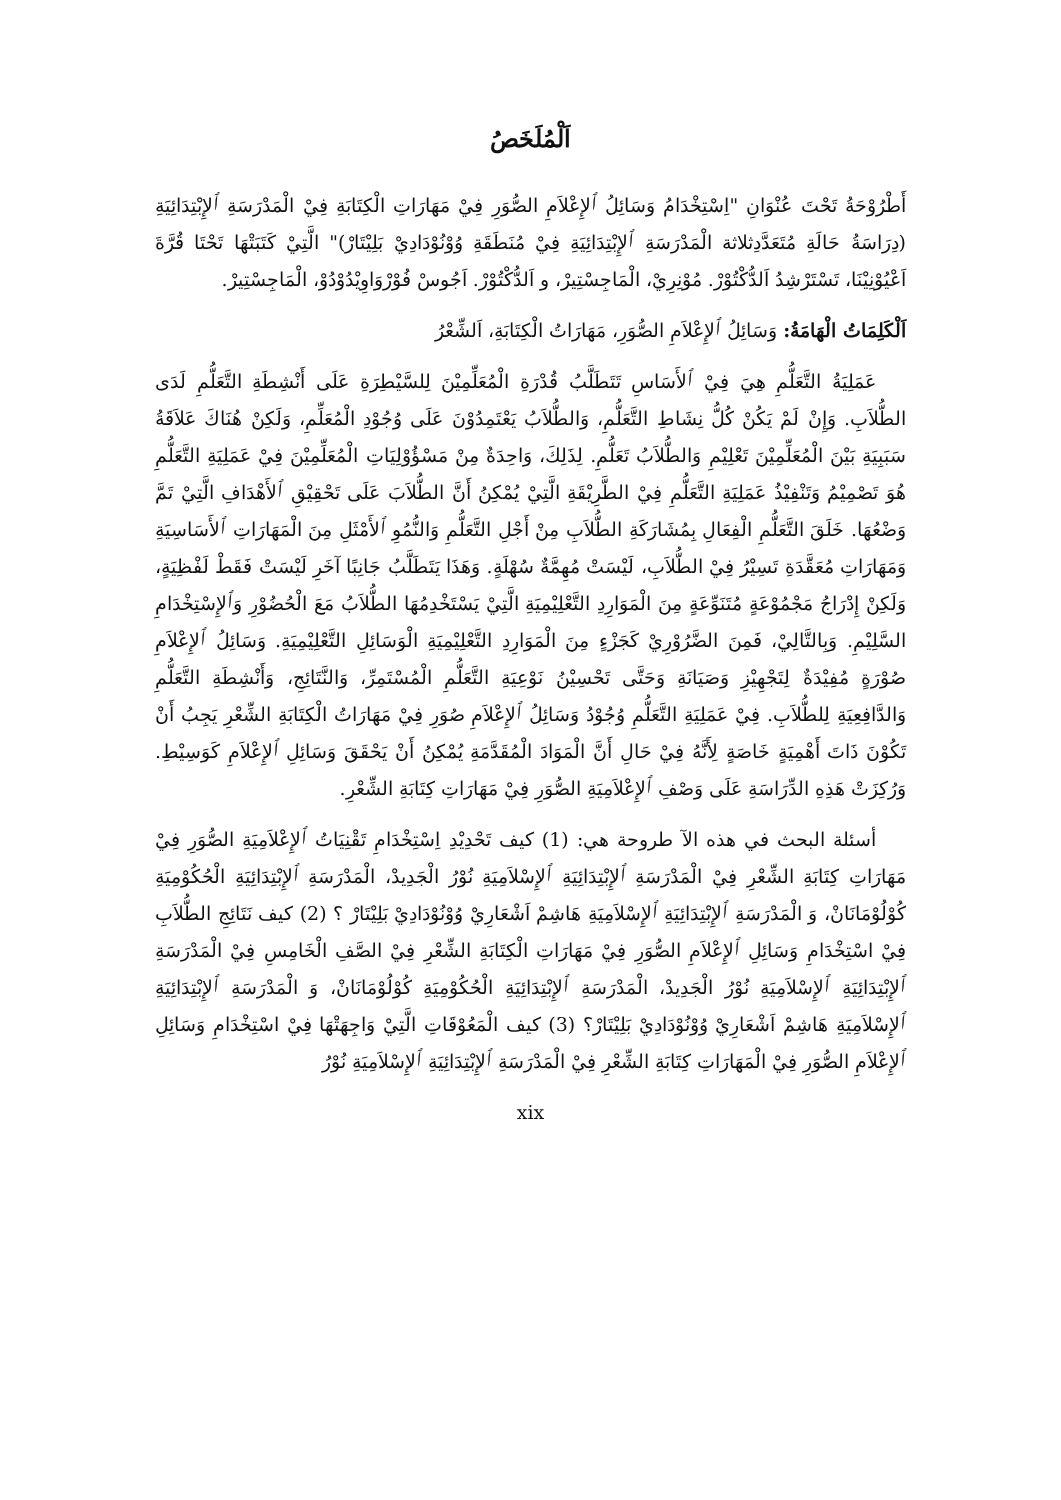اَلْمُلَخَصُ
أَطْرُوْحَةُ تَحْتَ عُنْوَانِ "اِسْتِخْدَامُ وَسَائِلُ ٱلإِعْلاَمِ الصُّوَرِ فِيْ مَهَارَاتِ الْكِتَابَةِ فِيْ الْمَدْرَسَةِ ٱلإِبْتِدَائِيَةِ (دِرَاسَةُ حَالَةِ مُتَعَدَّدِثلاثة الْمَدْرَسَةِ ٱلإِبْتِدَائِيَةِ فِيْ مُنَطَقَةِ وُوْنُوْدَادِيْ بَلِيْتَارْ)" الَّتِيْ كَتَبَتْهَا تَحْتَا قُرَّةَ اَعْيُوْنِيْنَا، تَسْتَرْشِدُ اَلدُّكْتُوْرْ. مُوْنِرِيْ، الْمَاجِسْتِيرْ، و اَلدُّكْتُوْرْ. اَجُوسْ فُوْرْوَاوِيْدُوْدُوْ، الْمَاجِسْتِيرْ.
اَلْكَلِمَاتُ الْهَامَةُ: وَسَائِلُ ٱلإِعْلاَمِ الصُّوَرِ، مَهَارَاتُ الْكِتَابَةِ، اَلشِّعْرُ
عَمَلِيَةُ التَّعَلُّمِ هِيَ فِيْ ٱلأَسَاسِ تَتَطَلَّبُ قُدْرَةِ الْمُعَلِّمِيْنَ لِلسَّيْطِرَةِ عَلَى أَنْشِطَةِ التَّعَلُّمِ لَدَى الطُّلاَبِ. وَإِنْ لَمْ يَكُنْ كُلُّ نِشَاطِ التَّعَلُّمِ، وَالطُّلاَبُ يَعْتَمِدُوْنَ عَلَى وُجُوْدِ الْمُعَلِّمِ، وَلَكِنْ هُنَاكَ عَلاَقَةُ سَبَبِيَةِ بَيْنَ الْمُعَلِّمِيْنَ تَعْلِيْمِ وَالطُّلاَبُ تَعَلُّمِ. لِذَلِكَ، وَاحِدَةٌ مِنْ مَسْؤُوْلِيَاتِ الْمُعَلِّمِيْنَ فِيْ عَمَلِيَةِ التَّعَلُّمِ هُوَ تَصْمِيْمُ وَتَنْفِيْذُ عَمَلِيَةِ التَّعَلُّمِ فِيْ الطَّرِيْقَةِ الَّتِيْ يُمْكِنُ أَنَّ الطُّلاَبَ عَلَى تَحْقِيْقِ ٱلأَهْدَافِ الَّتِيْ تَمَّ وَضْعُهَا. خَلَقَ التَّعَلُّمِ الْفِعَالِ بِمُشَارَكَةِ الطُّلاَبِ مِنْ أَجْلِ التَّعَلُّمِ وَالنُّمُوِ ٱلأَمْثَلِ مِنَ الْمَهَارَاتِ ٱلأَسَاسِيَةِ وَمَهَارَاتِ مُعَقَّدَةِ تَسِيْرُ فِيْ الطُّلاَبِ، لَيْسَتْ مُهِمَّةٌ سُهْلَةٍ. وَهَذَا يَتَطَلَّبُ جَانِبًا آخَرِ لَيْسَتْ فَقَطْ لَفْظِيَةٍ، وَلَكِنْ إِدْرَاجُ مَجْمُوْعَةٍ مُتَنَوِّعَةٍ مِنَ الْمَوَارِدِ التَّعْلِيْمِيَةِ الَّتِيْ يَسْتَخْدِمُهَا الطُّلاَبُ مَعَ الْحُضُوْرِ وَٱلإِسْتِخْدَامِ السَّلِيْمِ. وَبِالتَّالِيْ، فَمِنَ الضَّرُوْرِيْ كَجَزْءٍ مِنَ الْمَوَارِدِ التَّعْلِيْمِيَةِ الْوَسَائِلِ التَّعْلِيْمِيَةِ. وَسَائِلُ ٱلإِعْلاَمِ صُوْرَةٍ مُفِيْدَةٌ لِتَجْهِيْزِ وَصَيَانَةِ وَحَتَّى تَحْسِيْنُ نَوْعِيَةِ التَّعَلُّمِ الْمُسْتَمِرِّ، وَالنَّتَائِجِ، وَأَنْشِطَةِ التَّعَلُّمِ وَالدَّافِعِيَةِ لِلطُّلاَبِ. فِيْ عَمَلِيَةِ التَّعَلُّمِ وُجُوْدُ وَسَائِلُ ٱلإِعْلاَمِ صُوَرِ فِيْ مَهَارَاتُ الْكِتَابَةِ الشِّعْرِ يَجِبُ أَنْ تَكُوْنَ ذَاتَ أَهْمِيَةٍ خَاصَةٍ لِأَنَّهُ فِيْ حَالِ أَنَّ الْمَوَادَ الْمُقَدَّمَةِ يُمْكِنُ أَنْ يَحْقَقَ وَسَائِلِ ٱلإِعْلاَمِ كَوَسِيْطِ. وَرُكِزَتْ هَذِهِ الدِّرَاسَةِ عَلَى وَصْفِ ٱلإِعْلاَمِيَةِ الصُّوَرِ فِيْ مَهَارَاتِ كِتَابَةِ الشِّعْرِ.
أسئلة البحث في هذه الآ طروحة هي: (1) كيف تَحْدِيْدِ اِسْتِخْدَامِ تَقْنِيَاتُ ٱلإِعْلاَمِيَةِ الصُّوَرِ فِيْ مَهَارَاتِ كِتَابَةِ الشِّعْرِ فِيْ الْمَدْرَسَةِ ٱلإِبْتِدَائِيَةِ ٱلإِسْلاَمِيَةِ نُوْرُ الْجَدِيدْ، الْمَدْرَسَةِ ٱلإِبْتِدَائِيَةِ الْحُكُوْمِيَةِ كُوْلُوْمَانَانْ، وَ الْمَدْرَسَةِ ٱلإِبْتِدَائِيَةِ ٱلإِسْلاَمِيَةِ هَاشِمْ اَشْعَارِيْ وُوْنُوْدَادِيْ بَلِيْتَارْ ؟ (2) كيف نَتَائِجِ الطُّلاَبِ فِيْ اسْتِخْدَامِ وَسَائِلِ ٱلإِعْلاَمِ الصُّوَرِ فِيْ مَهَارَاتِ الْكِتَابَةِ الشِّعْرِ فِيْ الصَّفِ الْخَامِسِ فِيْ الْمَدْرَسَةِ ٱلإِبْتِدَائِيَةِ ٱلإِسْلاَمِيَةِ نُوْرُ الْجَدِيدْ، الْمَدْرَسَةِ ٱلإِبْتِدَائِيَةِ الْحُكُوْمِيَةِ كُوْلُوْمَانَانْ، وَ الْمَدْرَسَةِ ٱلإِبْتِدَائِيَةِ ٱلإِسْلاَمِيَةِ هَاشِمْ اَشْعَارِيْ وُوْنُوْدَادِيْ بَلِيْتَارْ؟ (3) كيف الْمَعُوْقَاتِ الَّتِيْ وَاجِهَتْهَا فِيْ اسْتِخْدَامِ وَسَائِلِ ٱلإِعْلاَمِ الصُّوَرِ فِيْ الْمَهَارَاتِ كِتَابَةِ الشِّعْرِ فِيْ الْمَدْرَسَةِ ٱلإِبْتِدَائِيَةِ ٱلإِسْلاَمِيَةِ نُوْرُ
xix